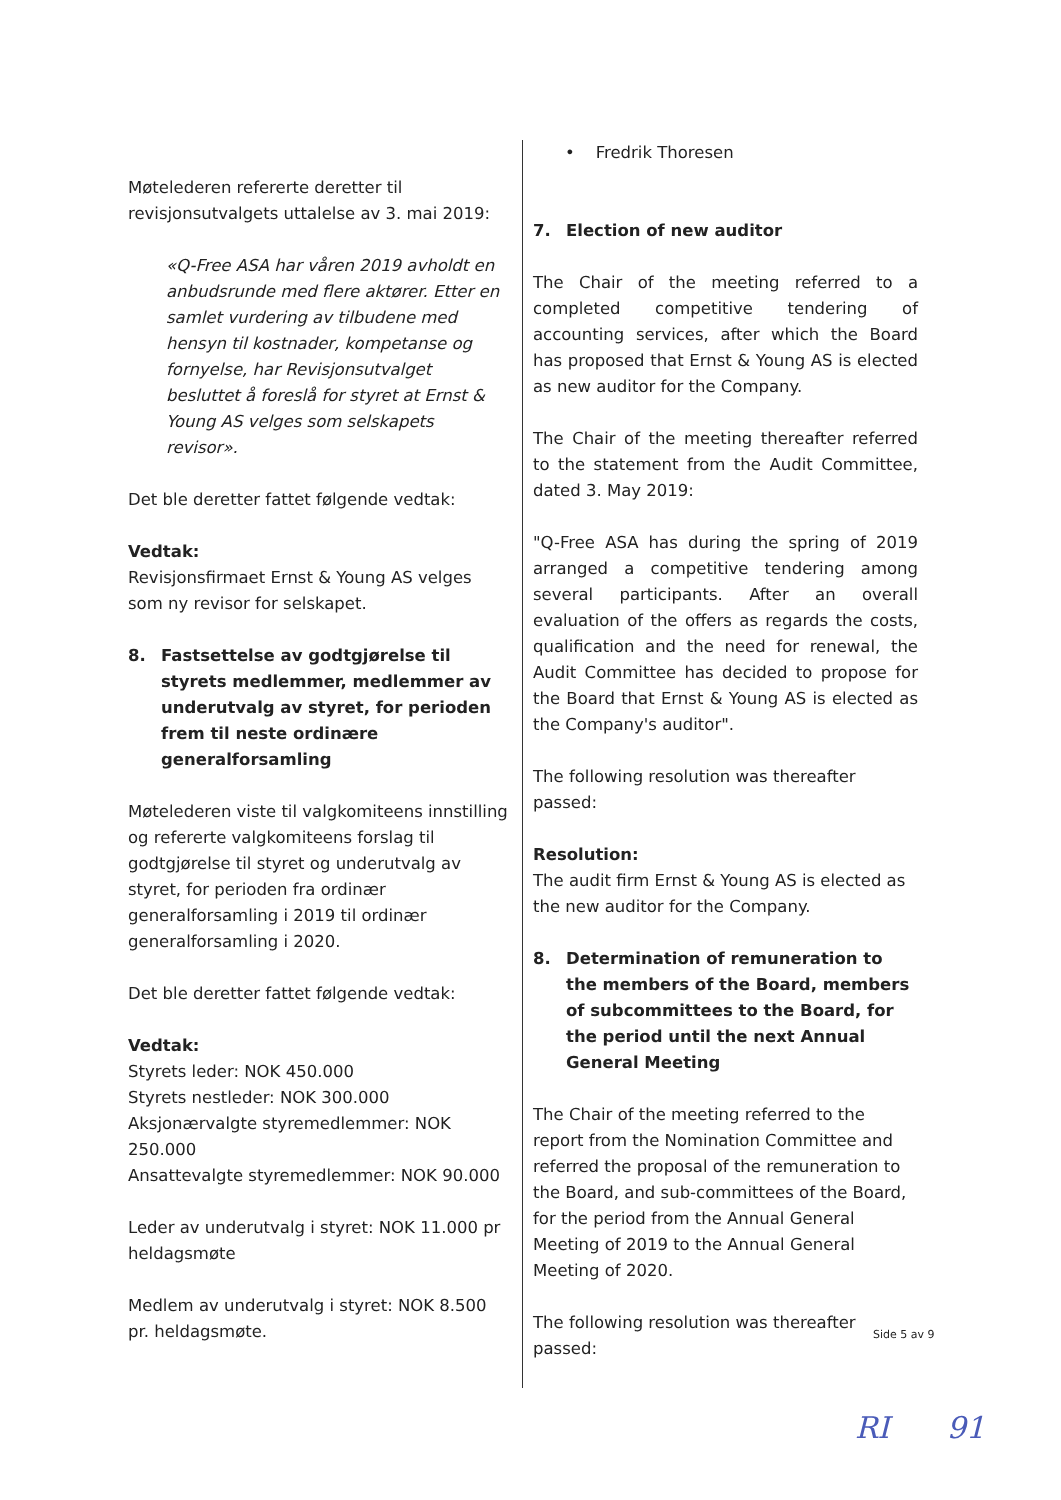Møtelederen refererte deretter til revisjonsutvalgets uttalelse av 3. mai 2019:
«Q-Free ASA har våren 2019 avholdt en anbudsrunde med flere aktører. Etter en samlet vurdering av tilbudene med hensyn til kostnader, kompetanse og fornyelse, har Revisjonsutvalget besluttet å foreslå for styret at Ernst & Young AS velges som selskapets revisor».
Det ble deretter fattet følgende vedtak:
Vedtak:
Revisjonsfirmaet Ernst & Young AS velges som ny revisor for selskapet.
8. Fastsettelse av godtgjørelse til styrets medlemmer, medlemmer av underutvalg av styret, for perioden frem til neste ordinære generalforsamling
Møtelederen viste til valgkomiteens innstilling og refererte valgkomiteens forslag til godtgjørelse til styret og underutvalg av styret, for perioden fra ordinær generalforsamling i 2019 til ordinær generalforsamling i 2020.
Det ble deretter fattet følgende vedtak:
Vedtak:
Styrets leder: NOK 450.000
Styrets nestleder: NOK 300.000
Aksjonærvalgte styremedlemmer: NOK 250.000
Ansattevalgte styremedlemmer: NOK 90.000
Leder av underutvalg i styret: NOK 11.000 pr heldagsmøte
Medlem av underutvalg i styret: NOK 8.500 pr. heldagsmøte.
• Fredrik Thoresen
7. Election of new auditor
The Chair of the meeting referred to a completed competitive tendering of accounting services, after which the Board has proposed that Ernst & Young AS is elected as new auditor for the Company.
The Chair of the meeting thereafter referred to the statement from the Audit Committee, dated 3. May 2019:
"Q-Free ASA has during the spring of 2019 arranged a competitive tendering among several participants. After an overall evaluation of the offers as regards the costs, qualification and the need for renewal, the Audit Committee has decided to propose for the Board that Ernst & Young AS is elected as the Company's auditor".
The following resolution was thereafter passed:
Resolution:
The audit firm Ernst & Young AS is elected as the new auditor for the Company.
8. Determination of remuneration to the members of the Board, members of subcommittees to the Board, for the period until the next Annual General Meeting
The Chair of the meeting referred to the report from the Nomination Committee and referred the proposal of the remuneration to the Board, and sub-committees of the Board, for the period from the Annual General Meeting of 2019 to the Annual General Meeting of 2020.
The following resolution was thereafter passed:
Side 5 av 9
RI 91